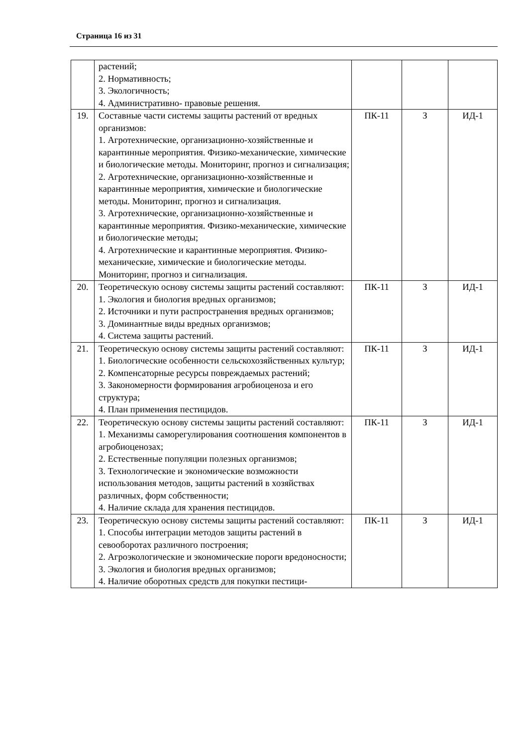Страница 16 из 31
| | растений; 2. Нормативность; 3. Экологичность; 4. Административно- правовые решения. | | | |
| 19. | Составные части системы защиты растений от вредных организмов: 1. Агротехнические, организационно-хозяйственные и карантинные мероприятия. Физико-механические, химические и биологические методы. Мониторинг, прогноз и сигнализация; 2. Агротехнические, организационно-хозяйственные и карантинные мероприятия, химические и биологические методы. Мониторинг, прогноз и сигнализация. 3. Агротехнические, организационно-хозяйственные и карантинные мероприятия. Физико-механические, химические и биологические методы; 4. Агротехнические и карантинные мероприятия. Физико-механические, химические и биологические методы. Мониторинг, прогноз и сигнализация. | ПК-11 | З | ИД-1 |
| 20. | Теоретическую основу системы защиты растений составляют: 1. Экология и биология вредных организмов; 2. Источники и пути распространения вредных организмов; 3. Доминантные виды вредных организмов; 4. Система защиты растений. | ПК-11 | З | ИД-1 |
| 21. | Теоретическую основу системы защиты растений составляют: 1. Биологические особенности сельскохозяйственных культур; 2. Компенсаторные ресурсы повреждаемых растений; 3. Закономерности формирования агробиоценоза и его структура; 4. План применения пестицидов. | ПК-11 | З | ИД-1 |
| 22. | Теоретическую основу системы защиты растений составляют: 1. Механизмы саморегулирования соотношения компонентов в агробиоценозах; 2. Естественные популяции полезных организмов; 3. Технологические и экономические возможности использования методов, защиты растений в хозяйствах различных, форм собственности; 4. Наличие склада для хранения пестицидов. | ПК-11 | З | ИД-1 |
| 23. | Теоретическую основу системы защиты растений составляют: 1. Способы интеграции методов защиты растений в севооборотах различного построения; 2. Агроэкологические и экономические пороги вредоносности; 3. Экология и биология вредных организмов; 4. Наличие оборотных средств для покупки пестици- | ПК-11 | З | ИД-1 |